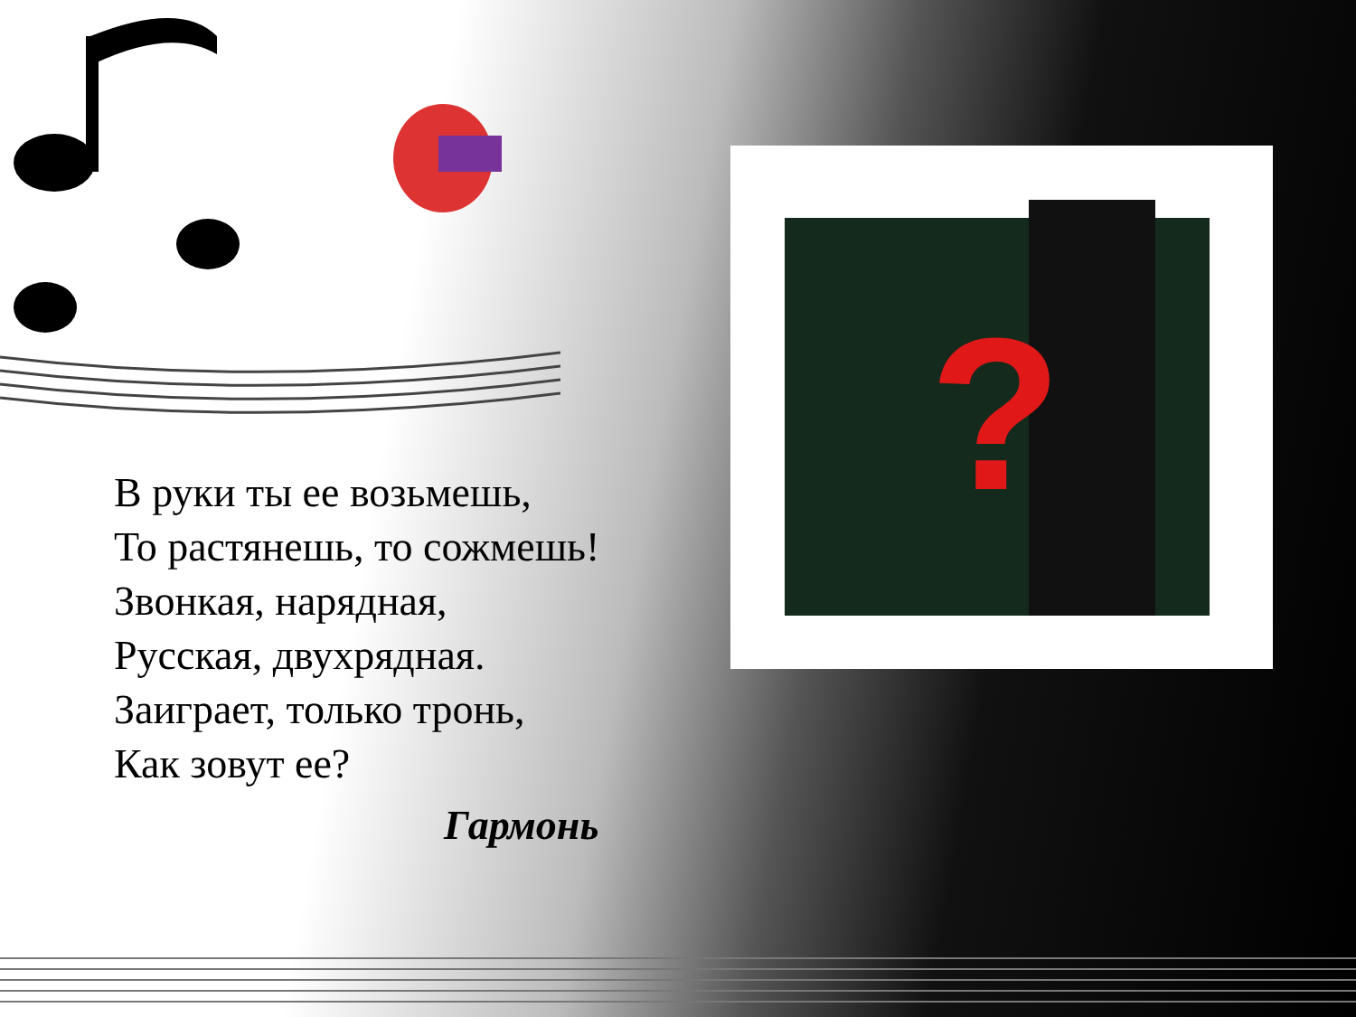?
В руки ты ее возьмешь,
То растянешь, то сожмешь!
Звонкая, нарядная,
Русская, двухрядная.
Заиграет, только тронь,
Как зовут ее?
Гармонь